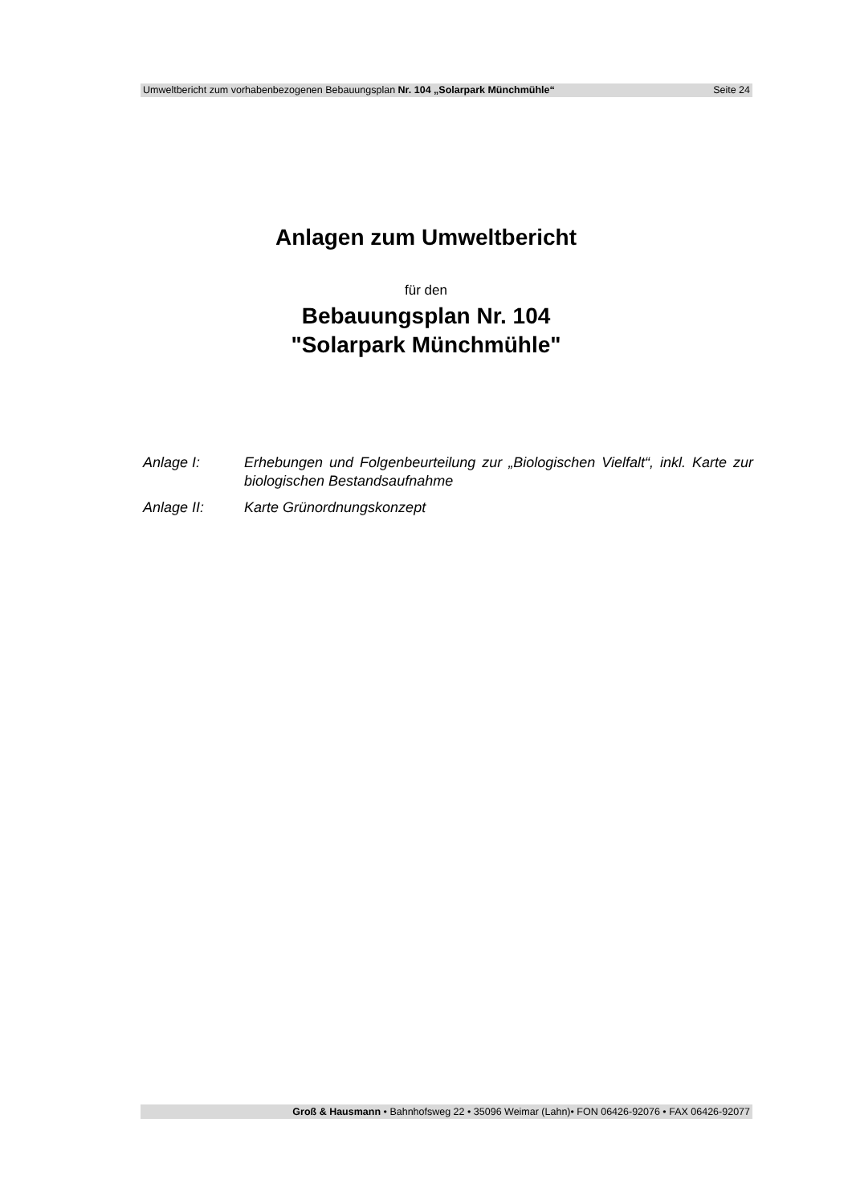Umweltbericht zum vorhabenbezogenen Bebauungsplan Nr. 104 „Solarpark Münchmühle“Seite 24
Anlagen zum Umweltbericht
für den
Bebauungsplan Nr. 104
"Solarpark Münchmühle"
Anlage I: Erhebungen und Folgenbeurteilung zur „Biologischen Vielfalt“, inkl. Karte zur biologischen Bestandsaufnahme
Anlage II: Karte Grünordnungskonzept
Groß & Hausmann • Bahnhofsweg 22 • 35096 Weimar (Lahn)• FON 06426-92076 • FAX 06426-92077